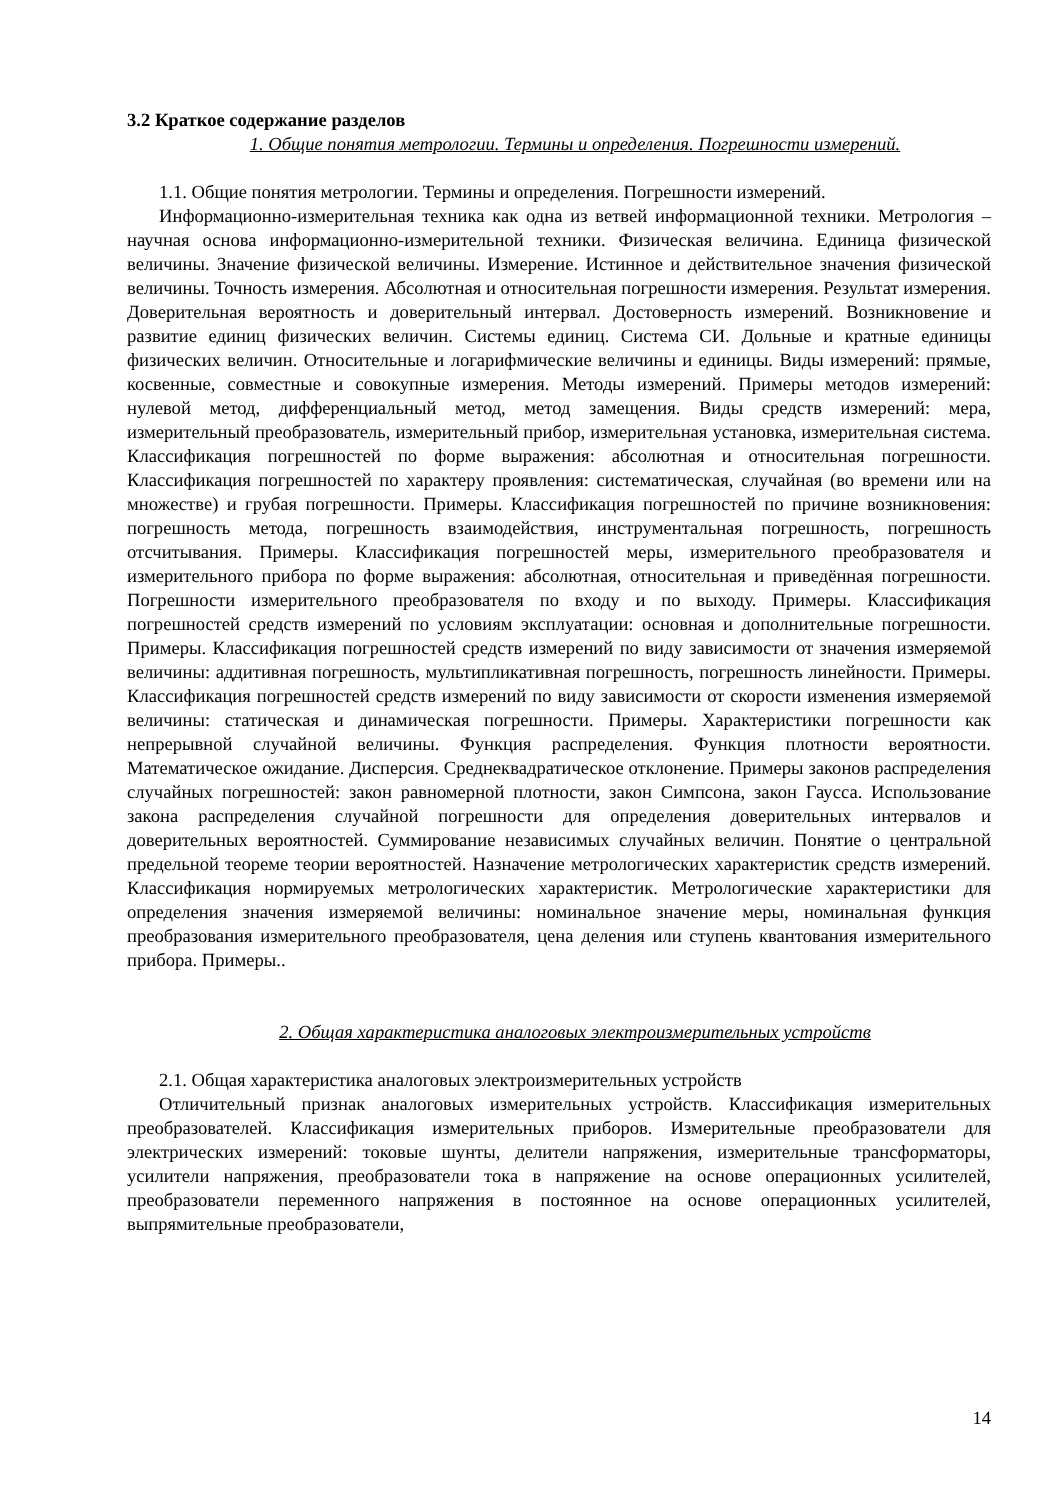3.2 Краткое содержание разделов
1. Общие понятия метрологии. Термины и определения. Погрешности измерений.
1.1. Общие понятия метрологии. Термины и определения. Погрешности измерений.
Информационно-измерительная техника как одна из ветвей информационной техники. Метрология – научная основа информационно-измерительной техники. Физическая величина. Единица физической величины. Значение физической величины. Измерение. Истинное и действительное значения физической величины. Точность измерения. Абсолютная и относительная погрешности измерения. Результат измерения. Доверительная вероятность и доверительный интервал. Достоверность измерений. Возникновение и развитие единиц физических величин. Системы единиц. Система СИ. Дольные и кратные единицы физических величин. Относительные и логарифмические величины и единицы. Виды измерений: прямые, косвенные, совместные и совокупные измерения. Методы измерений. Примеры методов измерений: нулевой метод, дифференциальный метод, метод замещения. Виды средств измерений: мера, измерительный преобразователь, измерительный прибор, измерительная установка, измерительная система. Классификация погрешностей по форме выражения: абсолютная и относительная погрешности. Классификация погрешностей по характеру проявления: систематическая, случайная (во времени или на множестве) и грубая погрешности. Примеры. Классификация погрешностей по причине возникновения: погрешность метода, погрешность взаимодействия, инструментальная погрешность, погрешность отсчитывания. Примеры. Классификация погрешностей меры, измерительного преобразователя и измерительного прибора по форме выражения: абсолютная, относительная и приведённая погрешности. Погрешности измерительного преобразователя по входу и по выходу. Примеры. Классификация погрешностей средств измерений по условиям эксплуатации: основная и дополнительные погрешности. Примеры. Классификация погрешностей средств измерений по виду зависимости от значения измеряемой величины: аддитивная погрешность, мультипликативная погрешность, погрешность линейности. Примеры. Классификация погрешностей средств измерений по виду зависимости от скорости изменения измеряемой величины: статическая и динамическая погрешности. Примеры. Характеристики погрешности как непрерывной случайной величины. Функция распределения. Функция плотности вероятности. Математическое ожидание. Дисперсия. Среднеквадратическое отклонение. Примеры законов распределения случайных погрешностей: закон равномерной плотности, закон Симпсона, закон Гаусса. Использование закона распределения случайной погрешности для определения доверительных интервалов и доверительных вероятностей. Суммирование независимых случайных величин. Понятие о центральной предельной теореме теории вероятностей. Назначение метрологических характеристик средств измерений. Классификация нормируемых метрологических характеристик. Метрологические характеристики для определения значения измеряемой величины: номинальное значение меры, номинальная функция преобразования измерительного преобразователя, цена деления или ступень квантования измерительного прибора. Примеры..
2. Общая характеристика аналоговых электроизмерительных устройств
2.1. Общая характеристика аналоговых электроизмерительных устройств
Отличительный признак аналоговых измерительных устройств. Классификация измерительных преобразователей. Классификация измерительных приборов. Измерительные преобразователи для электрических измерений: токовые шунты, делители напряжения, измерительные трансформаторы, усилители напряжения, преобразователи тока в напряжение на основе операционных усилителей, преобразователи переменного напряжения в постоянное на основе операционных усилителей, выпрямительные преобразователи,
14